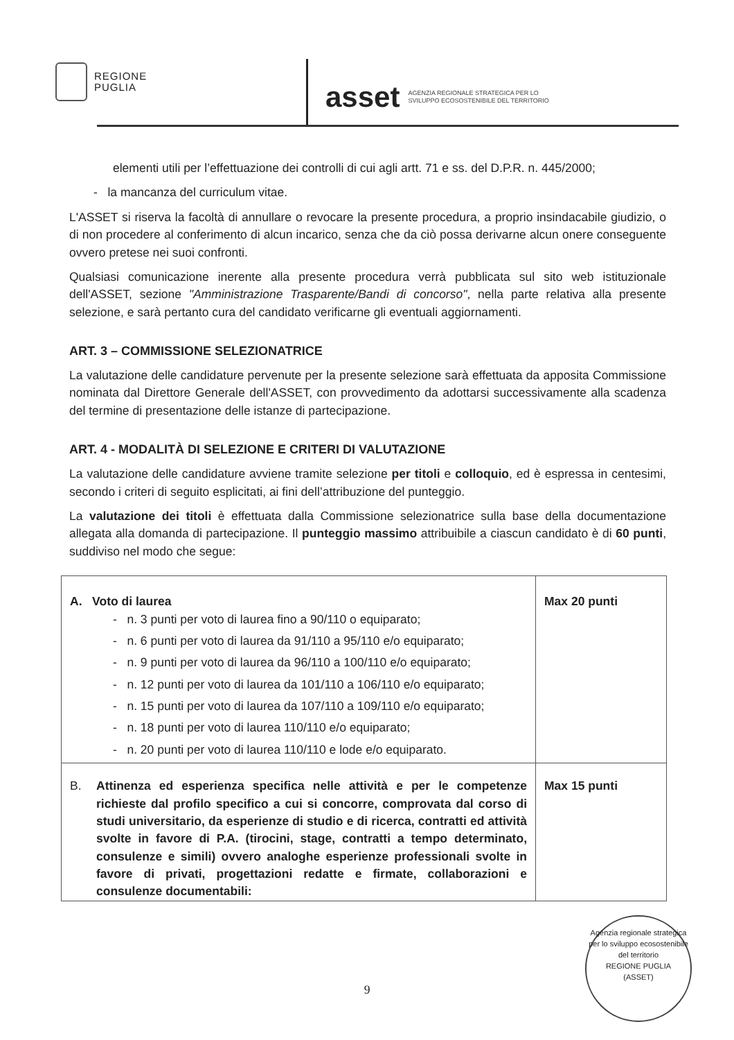REGIONE
PUGLIA
asset AGENZIA REGIONALE STRATEGICA PER LO
SVILUPPO ECOSOSTENIBILE DEL TERRITORIO
elementi utili per l’effettuazione dei controlli di cui agli artt. 71 e ss. del D.P.R. n. 445/2000;
- la mancanza del curriculum vitae.
L'ASSET si riserva la facoltà di annullare o revocare la presente procedura, a proprio insindacabile giudizio, o di non procedere al conferimento di alcun incarico, senza che da ciò possa derivarne alcun onere conseguente ovvero pretese nei suoi confronti.
Qualsiasi comunicazione inerente alla presente procedura verrà pubblicata sul sito web istituzionale dell'ASSET, sezione "Amministrazione Trasparente/Bandi di concorso", nella parte relativa alla presente selezione, e sarà pertanto cura del candidato verificarne gli eventuali aggiornamenti.
ART. 3 – COMMISSIONE SELEZIONATRICE
La valutazione delle candidature pervenute per la presente selezione sarà effettuata da apposita Commissione nominata dal Direttore Generale dell'ASSET, con provvedimento da adottarsi successivamente alla scadenza del termine di presentazione delle istanze di partecipazione.
ART. 4 - MODALITÀ DI SELEZIONE E CRITERI DI VALUTAZIONE
La valutazione delle candidature avviene tramite selezione per titoli e colloquio, ed è espressa in centesimi, secondo i criteri di seguito esplicitati, ai fini dell’attribuzione del punteggio.
La valutazione dei titoli è effettuata dalla Commissione selezionatrice sulla base della documentazione allegata alla domanda di partecipazione. Il punteggio massimo attribuibile a ciascun candidato è di 60 punti, suddiviso nel modo che segue:
| A. Voto di laurea - n. 3 punti per voto di laurea fino a 90/110 o equiparato; - n. 6 punti per voto di laurea da 91/110 a 95/110 e/o equiparato; - n. 9 punti per voto di laurea da 96/110 a 100/110 e/o equiparato; - n. 12 punti per voto di laurea da 101/110 a 106/110 e/o equiparato; - n. 15 punti per voto di laurea da 107/110 a 109/110 e/o equiparato; - n. 18 punti per voto di laurea 110/110 e/o equiparato; - n. 20 punti per voto di laurea 110/110 e lode e/o equiparato. | Max 20 punti |
| B. Attinenza ed esperienza specifica nelle attività e per le competenze richieste dal profilo specifico a cui si concorre, comprovata dal corso di studi universitario, da esperienze di studio e di ricerca, contratti ed attività svolte in favore di P.A. (tirocini, stage, contratti a tempo determinato, consulenze e simili) ovvero analoghe esperienze professionali svolte in favore di privati, progettazioni redatte e firmate, collaborazioni e consulenze documentabili: | Max 15 punti |
9
Agenzia regionale strategica per lo sviluppo ecosostenibile del territorio
REGIONE PUGLIA
(ASSET)